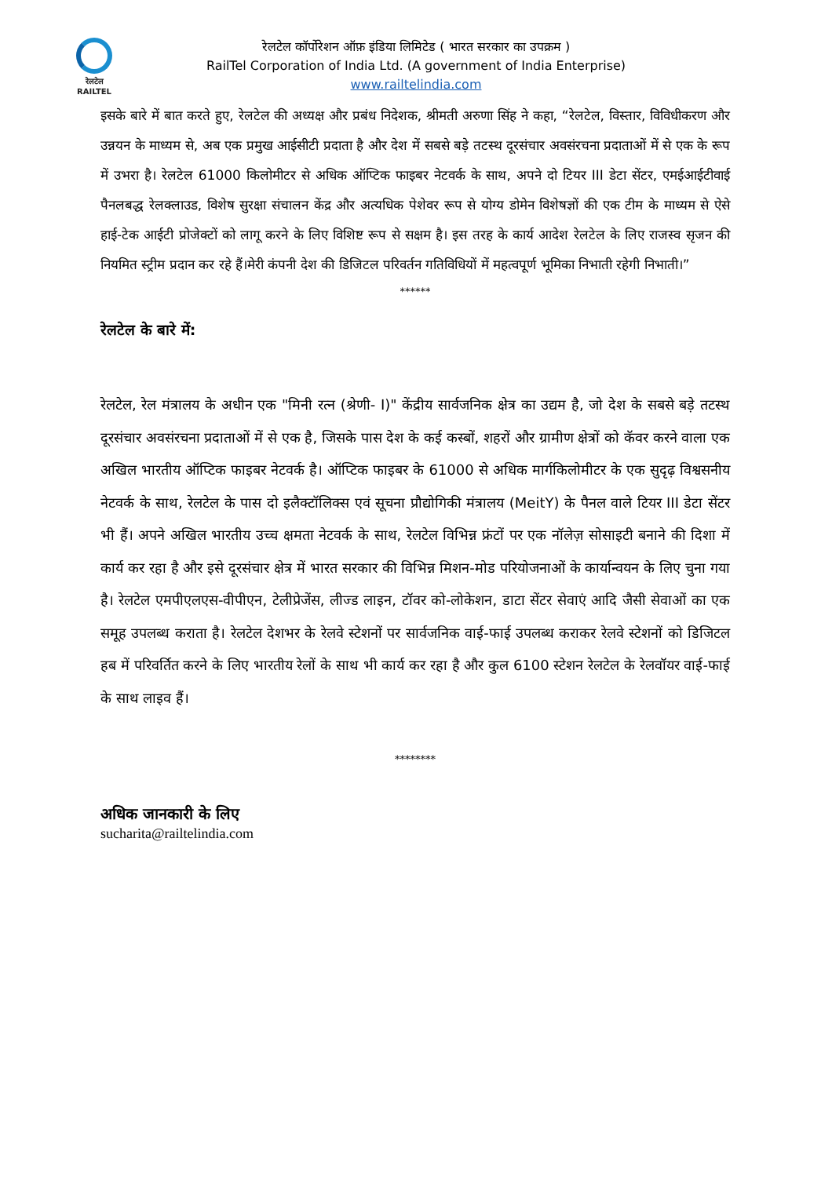रेलटेल
RAILTEL
रेलटेल कॉर्पोरेशन ऑफ़ इंडिया लिमिटेड ( भारत सरकार का उपक्रम )
RailTel Corporation of India Ltd. (A government of India Enterprise)
www.railtelindia.com
इसके बारे में बात करते हुए, रेलटेल की अध्यक्ष और प्रबंध निदेशक, श्रीमती अरुणा सिंह ने कहा, “रेलटेल, विस्तार, विविधीकरण और उन्नयन के माध्यम से, अब एक प्रमुख आईसीटी प्रदाता है और देश में सबसे बड़े तटस्थ दूरसंचार अवसंरचना प्रदाताओं में से एक के रूप में उभरा है। रेलटेल 61000 किलोमीटर से अधिक ऑप्टिक फाइबर नेटवर्क के साथ, अपने दो टियर III डेटा सेंटर, एमईआईटीवाई पैनलबद्ध रेलक्लाउड, विशेष सुरक्षा संचालन केंद्र और अत्यधिक पेशेवर रूप से योग्य डोमेन विशेषज्ञों की एक टीम के माध्यम से ऐसे हाई-टेक आईटी प्रोजेक्टों को लागू करने के लिए विशिष्ट रूप से सक्षम है। इस तरह के कार्य आदेश रेलटेल के लिए राजस्व सृजन की नियमित स्ट्रीम प्रदान कर रहे हैं।मेरी कंपनी देश की डिजिटल परिवर्तन गतिविधियों में महत्वपूर्ण भूमिका निभाती रहेगी निभाती।”
******
रेलटेल के बारे में:
रेलटेल, रेल मंत्रालय के अधीन एक "मिनी रत्न (श्रेणी- I)" केंद्रीय सार्वजनिक क्षेत्र का उद्यम है, जो देश के सबसे बड़े तटस्थ दूरसंचार अवसंरचना प्रदाताओं में से एक है, जिसके पास देश के कई कस्बों, शहरों और ग्रामीण क्षेत्रों को कॅवर करने वाला एक अखिल भारतीय ऑप्टिक फाइबर नेटवर्क है। ऑप्टिक फाइबर के 61000 से अधिक मार्गकिलोमीटर के एक सुदृढ़ विश्वसनीय नेटवर्क के साथ, रेलटेल के पास दो इलैक्टॉलिक्स एवं सूचना प्रौद्योगिकी मंत्रालय (MeitY) के पैनल वाले टियर III डेटा सेंटर भी हैं। अपने अखिल भारतीय उच्च क्षमता नेटवर्क के साथ, रेलटेल विभिन्न फ्रंटों पर एक नॉलेज़ सोसाइटी बनाने की दिशा में कार्य कर रहा है और इसे दूरसंचार क्षेत्र में भारत सरकार की विभिन्न मिशन-मोड परियोजनाओं के कार्यान्वयन के लिए चुना गया है। रेलटेल एमपीएलएस-वीपीएन, टेलीप्रेजेंस, लीज्ड लाइन, टॉवर को-लोकेशन, डाटा सेंटर सेवाएं आदि जैसी सेवाओं का एक समूह उपलब्ध कराता है। रेलटेल देशभर के रेलवे स्टेशनों पर सार्वजनिक वाई-फाई उपलब्ध कराकर रेलवे स्टेशनों को डिजिटल हब में परिवर्तित करने के लिए भारतीय रेलों के साथ भी कार्य कर रहा है और कुल 6100 स्टेशन रेलटेल के रेलवॉयर वाई-फाई के साथ लाइव हैं।
********
अधिक जानकारी के लिए
sucharita@railtelindia.com